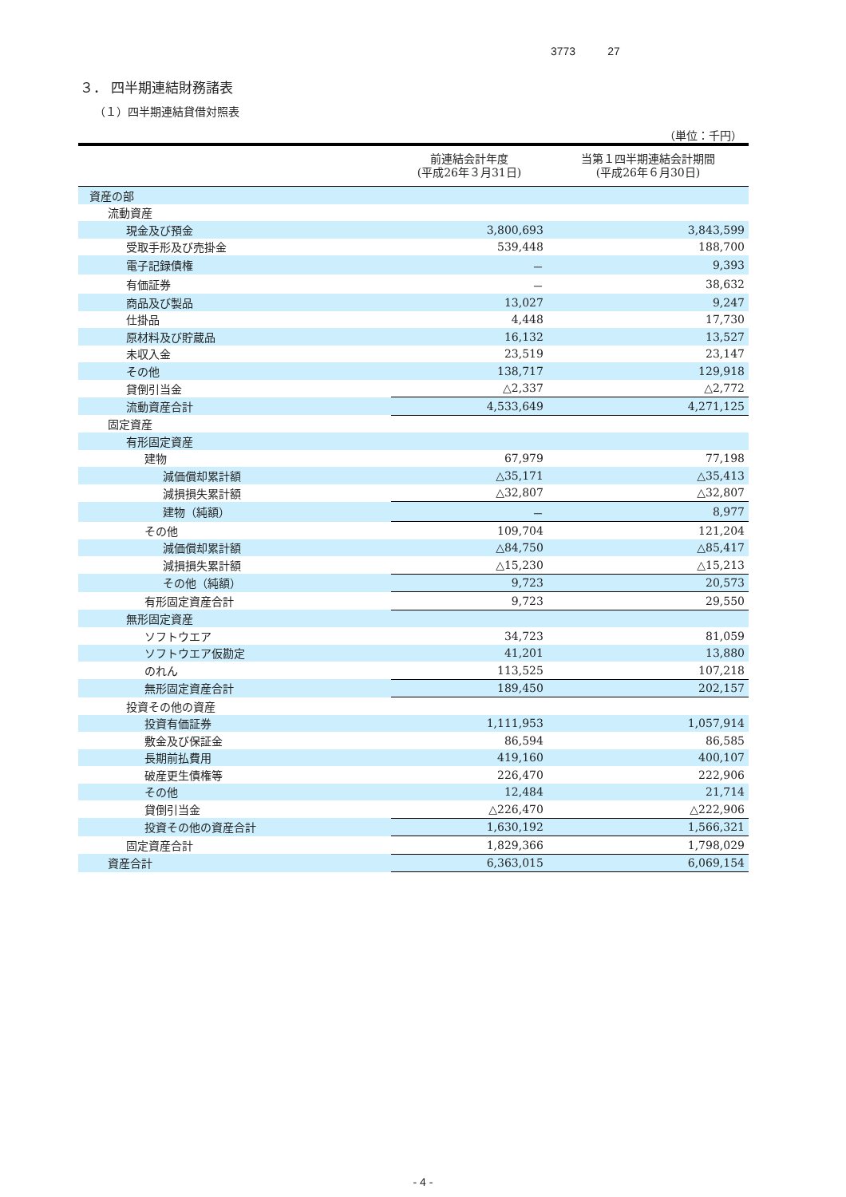3773 27
３． 四半期連結財務諸表
（１）四半期連結貸借対照表
（単位：千円）
| | 前連結会計年度 (平成26年３月31日) | 当第１四半期連結会計期間 (平成26年６月30日) |
| --- | --- | --- |
| 資産の部 | | |
| 流動資産 | | |
| 現金及び預金 | 3,800,693 | 3,843,599 |
| 受取手形及び売掛金 | 539,448 | 188,700 |
| 電子記録債権 | － | 9,393 |
| 有価証券 | － | 38,632 |
| 商品及び製品 | 13,027 | 9,247 |
| 仕掛品 | 4,448 | 17,730 |
| 原材料及び貯蔵品 | 16,132 | 13,527 |
| 未収入金 | 23,519 | 23,147 |
| その他 | 138,717 | 129,918 |
| 貸倒引当金 | △2,337 | △2,772 |
| 流動資産合計 | 4,533,649 | 4,271,125 |
| 固定資産 | | |
| 有形固定資産 | | |
| 建物 | 67,979 | 77,198 |
| 減価償却累計額 | △35,171 | △35,413 |
| 減損損失累計額 | △32,807 | △32,807 |
| 建物（純額） | － | 8,977 |
| その他 | 109,704 | 121,204 |
| 減価償却累計額 | △84,750 | △85,417 |
| 減損損失累計額 | △15,230 | △15,213 |
| その他（純額） | 9,723 | 20,573 |
| 有形固定資産合計 | 9,723 | 29,550 |
| 無形固定資産 | | |
| ソフトウエア | 34,723 | 81,059 |
| ソフトウエア仮勘定 | 41,201 | 13,880 |
| のれん | 113,525 | 107,218 |
| 無形固定資産合計 | 189,450 | 202,157 |
| 投資その他の資産 | | |
| 投資有価証券 | 1,111,953 | 1,057,914 |
| 敷金及び保証金 | 86,594 | 86,585 |
| 長期前払費用 | 419,160 | 400,107 |
| 破産更生債権等 | 226,470 | 222,906 |
| その他 | 12,484 | 21,714 |
| 貸倒引当金 | △226,470 | △222,906 |
| 投資その他の資産合計 | 1,630,192 | 1,566,321 |
| 固定資産合計 | 1,829,366 | 1,798,029 |
| 資産合計 | 6,363,015 | 6,069,154 |
- 4 -